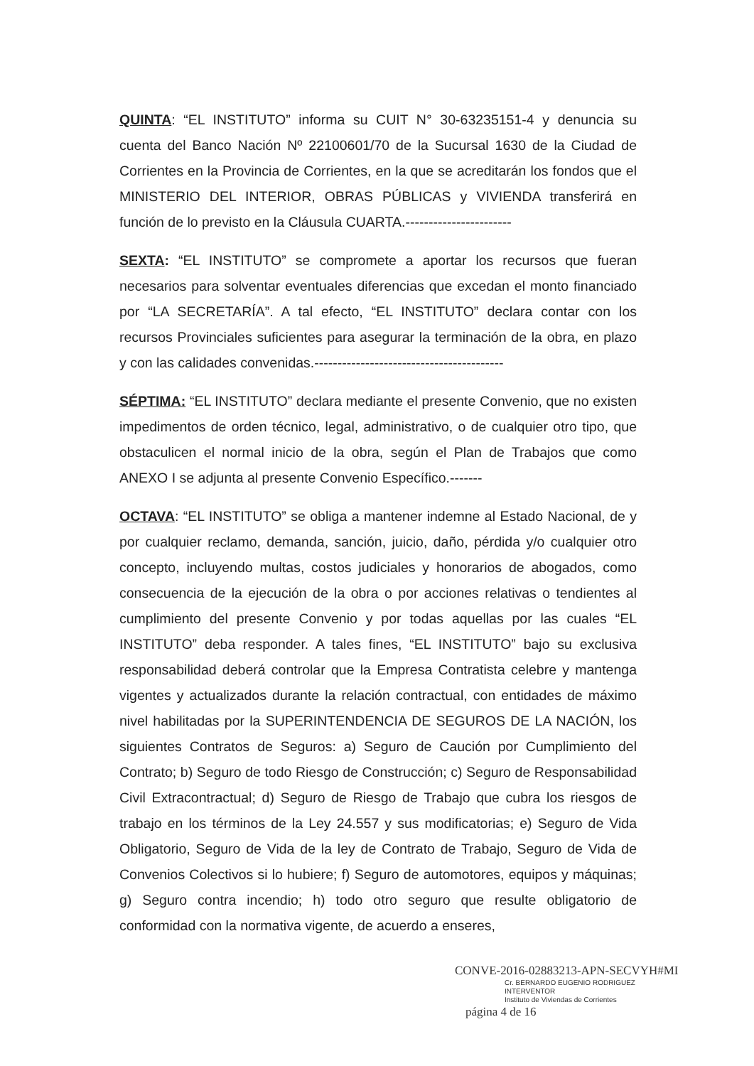QUINTA: “EL INSTITUTO” informa su CUIT N° 30-63235151-4 y denuncia su cuenta del Banco Nación Nº 22100601/70 de la Sucursal 1630 de la Ciudad de Corrientes en la Provincia de Corrientes, en la que se acreditarán los fondos que el MINISTERIO DEL INTERIOR, OBRAS PÚBLICAS y VIVIENDA transferirá en función de lo previsto en la Cláusula CUARTA.-----------------------
SEXTA: “EL INSTITUTO” se compromete a aportar los recursos que fueran necesarios para solventar eventuales diferencias que excedan el monto financiado por “LA SECRETARÍA”. A tal efecto, “EL INSTITUTO” declara contar con los recursos Provinciales suficientes para asegurar la terminación de la obra, en plazo y con las calidades convenidas.-----------------------------------------
SÉPTIMA: “EL INSTITUTO” declara mediante el presente Convenio, que no existen impedimentos de orden técnico, legal, administrativo, o de cualquier otro tipo, que obstaculicen el normal inicio de la obra, según el Plan de Trabajos que como ANEXO I se adjunta al presente Convenio Específico.-------
OCTAVA: “EL INSTITUTO” se obliga a mantener indemne al Estado Nacional, de y por cualquier reclamo, demanda, sanción, juicio, daño, pérdida y/o cualquier otro concepto, incluyendo multas, costos judiciales y honorarios de abogados, como consecuencia de la ejecución de la obra o por acciones relativas o tendientes al cumplimiento del presente Convenio y por todas aquellas por las cuales “EL INSTITUTO” deba responder. A tales fines, “EL INSTITUTO” bajo su exclusiva responsabilidad deberá controlar que la Empresa Contratista celebre y mantenga vigentes y actualizados durante la relación contractual, con entidades de máximo nivel habilitadas por la SUPERINTENDENCIA DE SEGUROS DE LA NACIÓN, los siguientes Contratos de Seguros: a) Seguro de Caución por Cumplimiento del Contrato; b) Seguro de todo Riesgo de Construcción; c) Seguro de Responsabilidad Civil Extracontractual; d) Seguro de Riesgo de Trabajo que cubra los riesgos de trabajo en los términos de la Ley 24.557 y sus modificatorias; e) Seguro de Vida Obligatorio, Seguro de Vida de la ley de Contrato de Trabajo, Seguro de Vida de Convenios Colectivos si lo hubiere; f) Seguro de automotores, equipos y máquinas; g) Seguro contra incendio; h) todo otro seguro que resulte obligatorio de conformidad con la normativa vigente, de acuerdo a enseres,
CONVE-2016-02883213-APN-SECVYH#MI
Cr. BERNARDO EUGENIO RODRIGUEZ
INTERVENTOR
Instituto de Viviendas de Corrientes
página 4 de 16